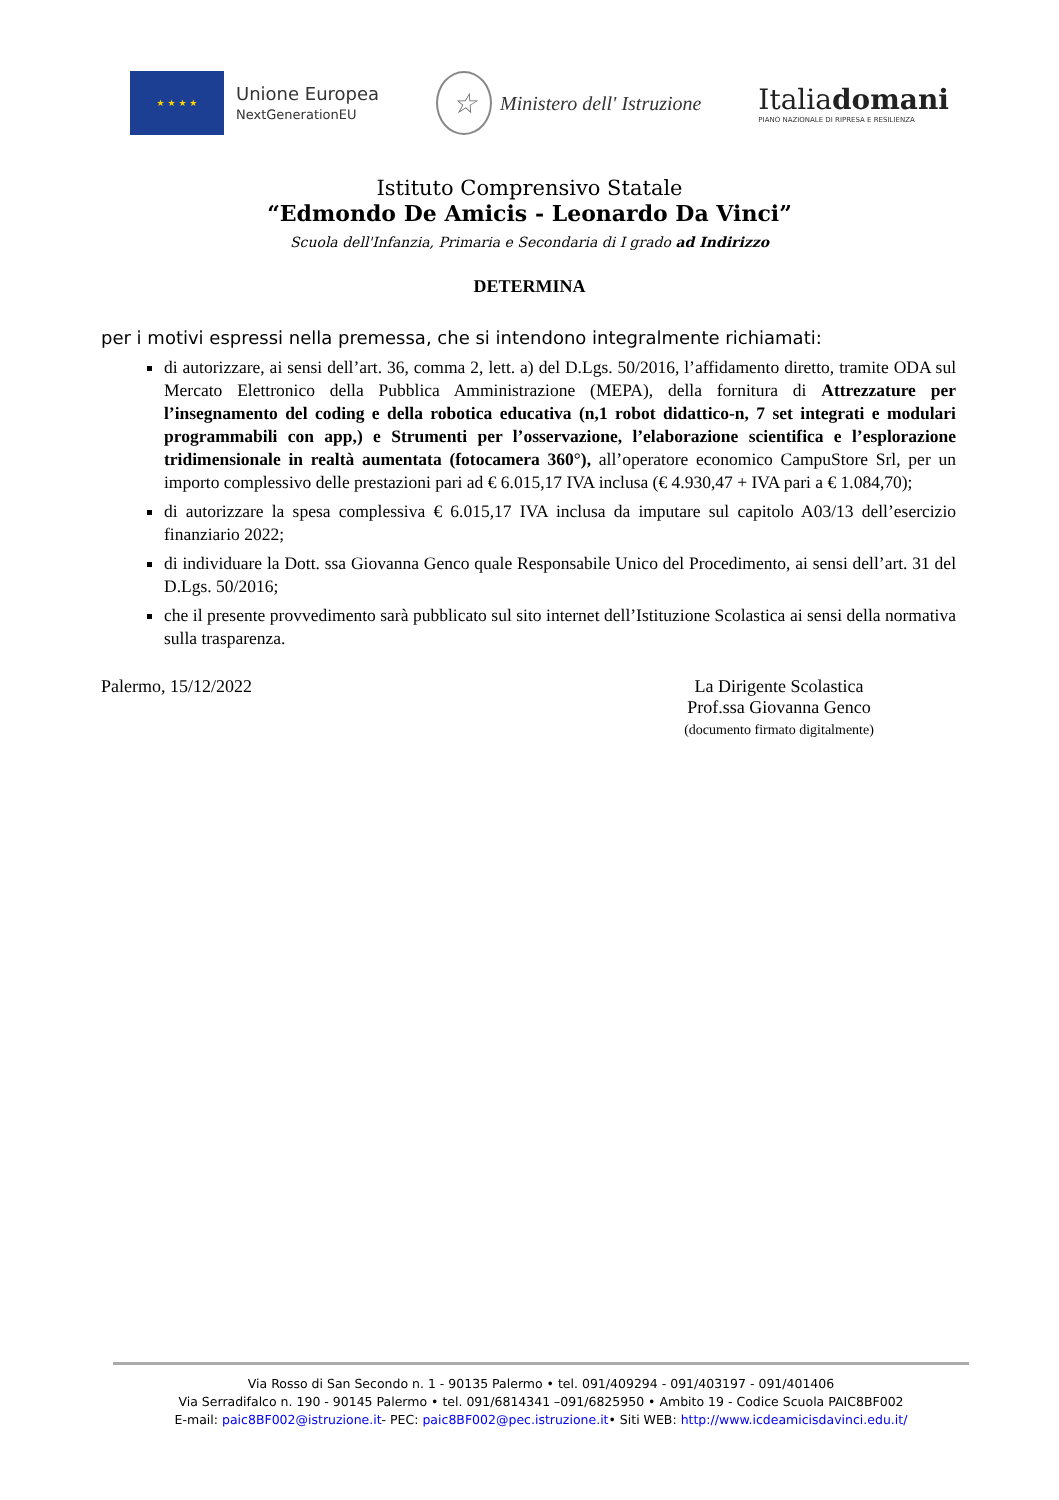★ ★ ★ ★
Unione Europea
NextGenerationEU
☆
Ministero dell' Istruzione
Italiadomani
PIANO NAZIONALE DI RIPRESA E RESILIENZA
Istituto Comprensivo Statale
“Edmondo De Amicis - Leonardo Da Vinci”
Scuola dell'Infanzia, Primaria e Secondaria di I grado ad Indirizzo
DETERMINA
per i motivi espressi nella premessa, che si intendono integralmente richiamati:
di autorizzare, ai sensi dell’art. 36, comma 2, lett. a) del D.Lgs. 50/2016, l’affidamento diretto, tramite ODA sul Mercato Elettronico della Pubblica Amministrazione (MEPA), della fornitura di Attrezzature per l’insegnamento del coding e della robotica educativa (n,1 robot didattico-n, 7 set integrati e modulari programmabili con app,) e Strumenti per l’osservazione, l’elaborazione scientifica e l’esplorazione tridimensionale in realtà aumentata (fotocamera 360°), all’operatore economico CampuStore Srl, per un importo complessivo delle prestazioni pari ad € 6.015,17 IVA inclusa (€ 4.930,47 + IVA pari a € 1.084,70);
di autorizzare la spesa complessiva € 6.015,17 IVA inclusa da imputare sul capitolo A03/13 dell’esercizio finanziario 2022;
di individuare la Dott. ssa Giovanna Genco quale Responsabile Unico del Procedimento, ai sensi dell’art. 31 del D.Lgs. 50/2016;
che il presente provvedimento sarà pubblicato sul sito internet dell’Istituzione Scolastica ai sensi della normativa sulla trasparenza.
Palermo, 15/12/2022 La Dirigente Scolastica
Prof.ssa Giovanna Genco
(documento firmato digitalmente)
Via Rosso di San Secondo n. 1 - 90135 Palermo • tel. 091/409294 - 091/403197 - 091/401406
Via Serradifalco n. 190 - 90145 Palermo • tel. 091/6814341 –091/6825950 • Ambito 19 - Codice Scuola PAIC8BF002
E-mail: paic8BF002@istruzione.it- PEC: paic8BF002@pec.istruzione.it• Siti WEB: http://www.icdeamicisdavinci.edu.it/